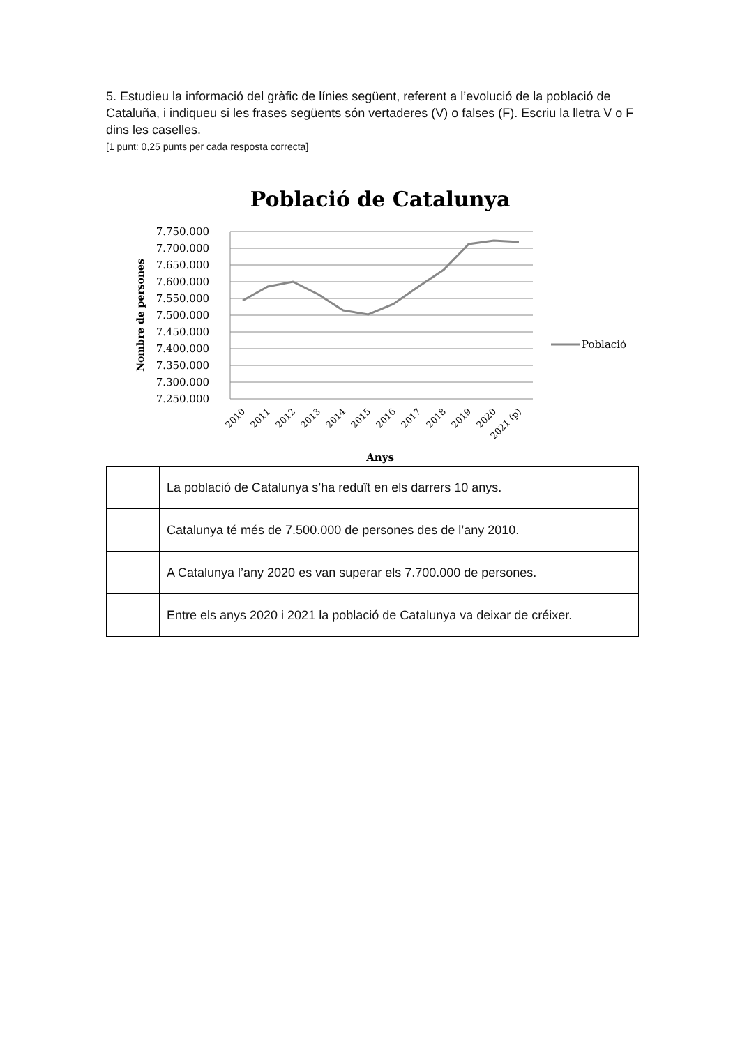5. Estudieu la informació del gràfic de línies següent, referent a l’evolució de la població de Cataluña, i indiqueu si les frases següents són vertaderes (V) o falses (F). Escriu la lletra V o F dins les caselles.
[1 punt: 0,25 punts per cada resposta correcta]
Població de Catalunya
7.750.000
7.700.000
7.650.000
7.600.000
7.550.000
7.500.000
7.450.000
7.400.000
7.350.000
7.300.000
7.250.000
Nombre de persones
2010
2011
2012
2013
2014
2015
2016
2017
2018
2019
2020
2021 (p)
Anys
Població
| | La població de Catalunya s’ha reduït en els darrers 10 anys. |
| | Catalunya té més de 7.500.000 de persones des de l’any 2010. |
| | A Catalunya l’any 2020 es van superar els 7.700.000 de persones. |
| | Entre els anys 2020 i 2021 la població de Catalunya va deixar de créixer. |